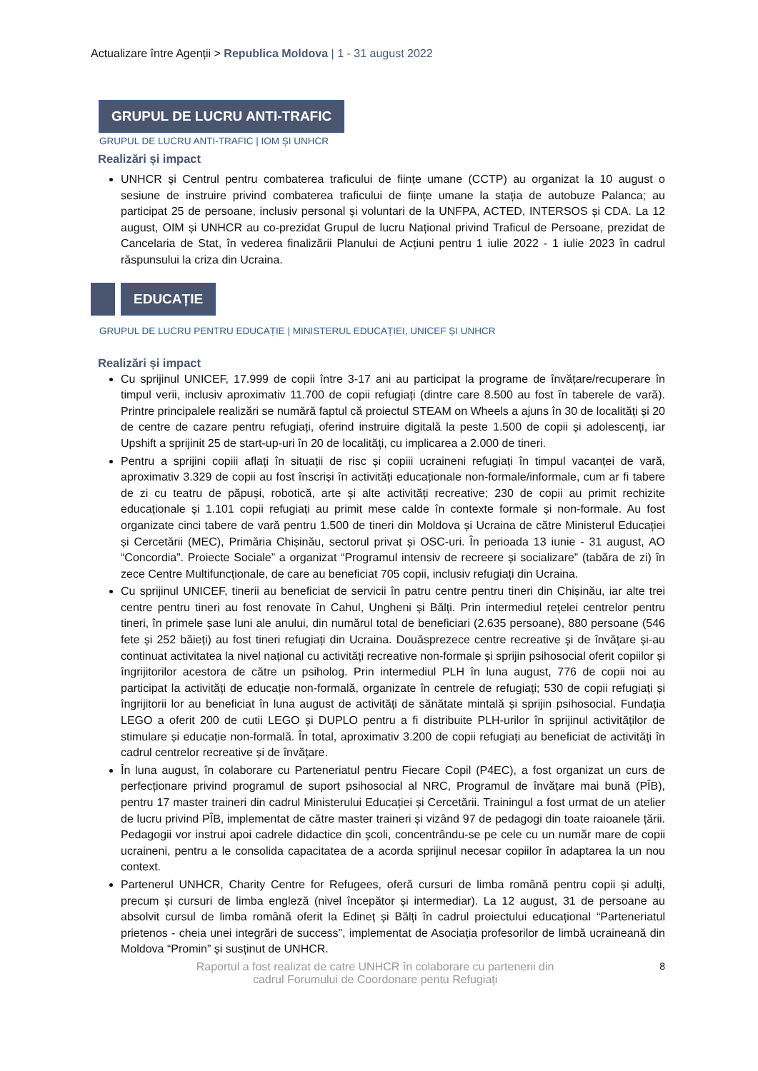Actualizare între Agenții > Republica Moldova | 1 - 31 august 2022
GRUPUL DE LUCRU ANTI-TRAFIC
GRUPUL DE LUCRU ANTI-TRAFIC | IOM ȘI UNHCR
Realizări și impact
UNHCR și Centrul pentru combaterea traficului de ființe umane (CCTP) au organizat la 10 august o sesiune de instruire privind combaterea traficului de ființe umane la stația de autobuze Palanca; au participat 25 de persoane, inclusiv personal și voluntari de la UNFPA, ACTED, INTERSOS și CDA. La 12 august, OIM și UNHCR au co-prezidat Grupul de lucru Național privind Traficul de Persoane, prezidat de Cancelaria de Stat, în vederea finalizării Planului de Acțiuni pentru 1 iulie 2022 - 1 iulie 2023 în cadrul răspunsului la criza din Ucraina.
EDUCAȚIE
GRUPUL DE LUCRU PENTRU EDUCAȚIE | MINISTERUL EDUCAȚIEI, UNICEF ȘI UNHCR
Realizări și impact
Cu sprijinul UNICEF, 17.999 de copii între 3-17 ani au participat la programe de învățare/recuperare în timpul verii, inclusiv aproximativ 11.700 de copii refugiați (dintre care 8.500 au fost în taberele de vară). Printre principalele realizări se numără faptul că proiectul STEAM on Wheels a ajuns în 30 de localități și 20 de centre de cazare pentru refugiați, oferind instruire digitală la peste 1.500 de copii și adolescenți, iar Upshift a sprijinit 25 de start-up-uri în 20 de localități, cu implicarea a 2.000 de tineri.
Pentru a sprijini copiii aflați în situații de risc și copiii ucraineni refugiați în timpul vacanței de vară, aproximativ 3.329 de copii au fost înscriși în activități educaționale non-formale/informale, cum ar fi tabere de zi cu teatru de păpuși, robotică, arte și alte activități recreative; 230 de copii au primit rechizite educaționale și 1.101 copii refugiați au primit mese calde în contexte formale și non-formale. Au fost organizate cinci tabere de vară pentru 1.500 de tineri din Moldova și Ucraina de către Ministerul Educației și Cercetării (MEC), Primăria Chișinău, sectorul privat și OSC-uri. În perioada 13 iunie - 31 august, AO “Concordia”. Proiecte Sociale” a organizat “Programul intensiv de recreere și socializare” (tabăra de zi) în zece Centre Multifuncționale, de care au beneficiat 705 copii, inclusiv refugiați din Ucraina.
Cu sprijinul UNICEF, tinerii au beneficiat de servicii în patru centre pentru tineri din Chișinău, iar alte trei centre pentru tineri au fost renovate în Cahul, Ungheni și Bălți. Prin intermediul rețelei centrelor pentru tineri, în primele șase luni ale anului, din numărul total de beneficiari (2.635 persoane), 880 persoane (546 fete și 252 băieți) au fost tineri refugiați din Ucraina. Douăsprezece centre recreative și de învățare și-au continuat activitatea la nivel național cu activități recreative non-formale și sprijin psihosocial oferit copiilor și îngrijitorilor acestora de către un psiholog. Prin intermediul PLH în luna august, 776 de copii noi au participat la activități de educație non-formală, organizate în centrele de refugiați; 530 de copii refugiați și îngrijitorii lor au beneficiat în luna august de activități de sănătate mintală și sprijin psihosocial. Fundația LEGO a oferit 200 de cutii LEGO și DUPLO pentru a fi distribuite PLH-urilor în sprijinul activităților de stimulare și educație non-formală. În total, aproximativ 3.200 de copii refugiați au beneficiat de activități în cadrul centrelor recreative și de învățare.
În luna august, în colaborare cu Parteneriatul pentru Fiecare Copil (P4EC), a fost organizat un curs de perfecționare privind programul de suport psihosocial al NRC, Programul de învățare mai bună (PÎB), pentru 17 master traineri din cadrul Ministerului Educației și Cercetării. Trainingul a fost urmat de un atelier de lucru privind PÎB, implementat de către master traineri și vizând 97 de pedagogi din toate raioanele țării. Pedagogii vor instrui apoi cadrele didactice din școli, concentrându-se pe cele cu un număr mare de copii ucraineni, pentru a le consolida capacitatea de a acorda sprijinul necesar copiilor în adaptarea la un nou context.
Partenerul UNHCR, Charity Centre for Refugees, oferă cursuri de limba română pentru copii și adulți, precum și cursuri de limba engleză (nivel începător și intermediar). La 12 august, 31 de persoane au absolvit cursul de limba română oferit la Edineț și Bălți în cadrul proiectului educațional “Parteneriatul prietenos - cheia unei integrări de success”, implementat de Asociația profesorilor de limbă ucraineană din Moldova “Promin” și susținut de UNHCR.
Raportul a fost realizat de catre UNHCR în colaborare cu partenerii din
cadrul Forumului de Coordonare pentu Refugiați
8